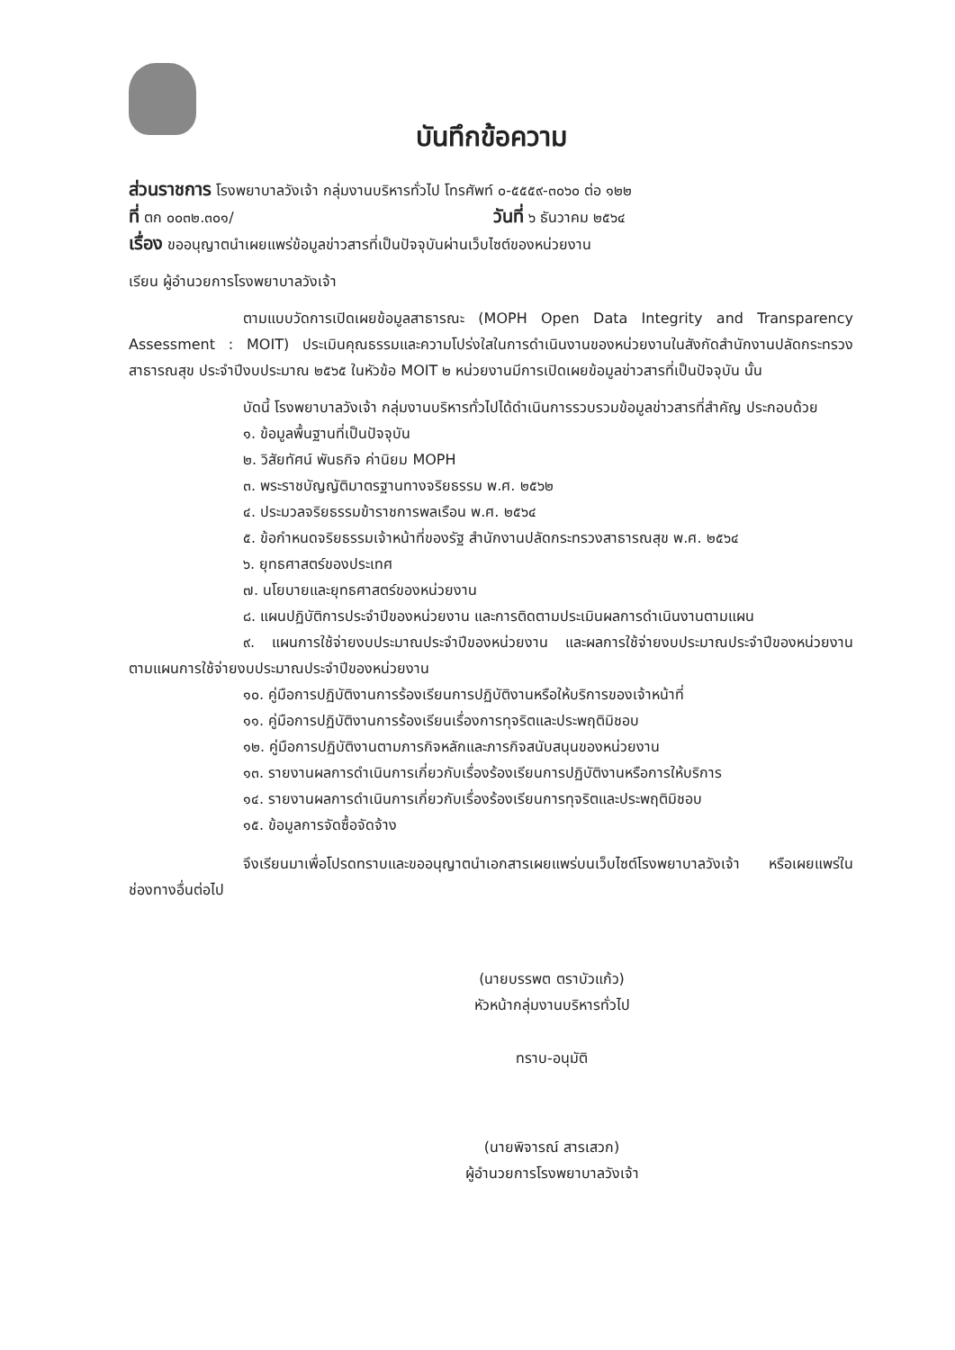บันทึกข้อความ
ส่วนราชการ โรงพยาบาลวังเจ้า กลุ่มงานบริหารทั่วไป โทรศัพท์ ๐-๕๕๕๙-๓๐๖๐ ต่อ ๑๒๒
ที่ ตก ๐๐๓๒.๓๐๑/ วันที่ ๖ ธันวาคม ๒๕๖๔
เรื่อง ขออนุญาตนำเผยแพร่ข้อมูลข่าวสารที่เป็นปัจจุบันผ่านเว็บไซต์ของหน่วยงาน
เรียน ผู้อำนวยการโรงพยาบาลวังเจ้า
ตามแบบวัดการเปิดเผยข้อมูลสาธารณะ (MOPH Open Data Integrity and Transparency Assessment : MOIT) ประเมินคุณธรรมและความโปร่งใสในการดำเนินงานของหน่วยงานในสังกัดสำนักงานปลัดกระทรวงสาธารณสุข ประจำปีงบประมาณ ๒๕๖๕ ในหัวข้อ MOIT ๒ หน่วยงานมีการเปิดเผยข้อมูลข่าวสารที่เป็นปัจจุบัน นั้น
บัดนี้ โรงพยาบาลวังเจ้า กลุ่มงานบริหารทั่วไปได้ดำเนินการรวบรวมข้อมูลข่าวสารที่สำคัญ ประกอบด้วย
๑. ข้อมูลพื้นฐานที่เป็นปัจจุบัน
๒. วิสัยทัศน์ พันธกิจ ค่านิยม MOPH
๓. พระราชบัญญัติมาตรฐานทางจริยธรรม พ.ศ. ๒๕๖๒
๔. ประมวลจริยธรรมข้าราชการพลเรือน พ.ศ. ๒๕๖๔
๕. ข้อกำหนดจริยธรรมเจ้าหน้าที่ของรัฐ สำนักงานปลัดกระทรวงสาธารณสุข พ.ศ. ๒๕๖๔
๖. ยุทธศาสตร์ของประเทศ
๗. นโยบายและยุทธศาสตร์ของหน่วยงาน
๘. แผนปฏิบัติการประจำปีของหน่วยงาน และการติดตามประเมินผลการดำเนินงานตามแผน
๙. แผนการใช้จ่ายงบประมาณประจำปีของหน่วยงาน และผลการใช้จ่ายงบประมาณประจำปีของหน่วยงาน ตามแผนการใช้จ่ายงบประมาณประจำปีของหน่วยงาน
๑๐. คู่มือการปฏิบัติงานการร้องเรียนการปฏิบัติงานหรือให้บริการของเจ้าหน้าที่
๑๑. คู่มือการปฏิบัติงานการร้องเรียนเรื่องการทุจริตและประพฤติมิชอบ
๑๒. คู่มือการปฏิบัติงานตามภารกิจหลักและภารกิจสนับสนุนของหน่วยงาน
๑๓. รายงานผลการดำเนินการเกี่ยวกับเรื่องร้องเรียนการปฏิบัติงานหรือการให้บริการ
๑๔. รายงานผลการดำเนินการเกี่ยวกับเรื่องร้องเรียนการทุจริตและประพฤติมิชอบ
๑๕. ข้อมูลการจัดซื้อจัดจ้าง
จึงเรียนมาเพื่อโปรดทราบและขออนุญาตนำเอกสารเผยแพร่บนเว็บไซต์โรงพยาบาลวังเจ้า หรือเผยแพร่ในช่องทางอื่นต่อไป
(นายบรรพต ตราบัวแก้ว)
หัวหน้ากลุ่มงานบริหารทั่วไป
ทราบ-อนุมัติ
(นายพิจารณ์ สารเสวก)
ผู้อำนวยการโรงพยาบาลวังเจ้า